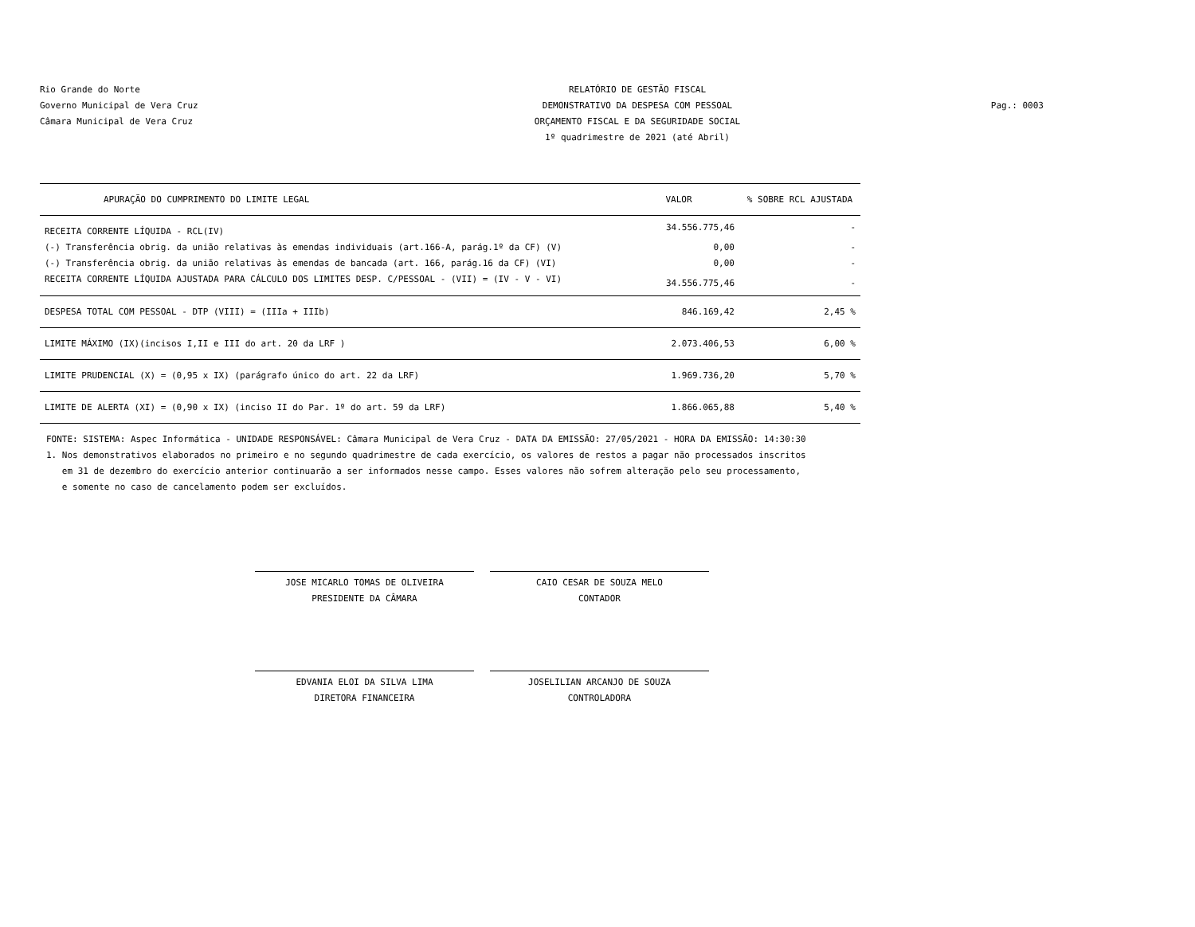Rio Grande do Norte
Governo Municipal de Vera Cruz
Câmara Municipal de Vera Cruz
RELATÓRIO DE GESTÃO FISCAL
DEMONSTRATIVO DA DESPESA COM PESSOAL
ORÇAMENTO FISCAL E DA SEGURIDADE SOCIAL
1º quadrimestre de 2021 (até Abril)
Pag.: 0003
| APURAÇÃO DO CUMPRIMENTO DO LIMITE LEGAL | VALOR | % SOBRE RCL AJUSTADA |
| --- | --- | --- |
| RECEITA CORRENTE LÍQUIDA - RCL(IV) | 34.556.775,46 | - |
| (-) Transferência obrig. da união relativas às emendas individuais (art.166-A, parág.1º da CF) (V) | 0,00 | - |
| (-) Transferência obrig. da união relativas às emendas de bancada (art. 166, parág.16 da CF) (VI) | 0,00 | - |
| RECEITA CORRENTE LÍQUIDA AJUSTADA PARA CÁLCULO DOS LIMITES DESP. C/PESSOAL - (VII) = (IV - V - VI) | 34.556.775,46 | - |
| DESPESA TOTAL COM PESSOAL - DTP (VIII) = (IIIa + IIIb) | 846.169,42 | 2,45 % |
| LIMITE MÁXIMO (IX)(incisos I,II e III do art. 20 da LRF ) | 2.073.406,53 | 6,00 % |
| LIMITE PRUDENCIAL (X) = (0,95 x IX) (parágrafo único do art. 22 da LRF) | 1.969.736,20 | 5,70 % |
| LIMITE DE ALERTA (XI) = (0,90 x IX) (inciso II do Par. 1º do art. 59 da LRF) | 1.866.065,88 | 5,40 % |
FONTE: SISTEMA: Aspec Informática - UNIDADE RESPONSÁVEL: Câmara Municipal de Vera Cruz - DATA DA EMISSÃO: 27/05/2021 - HORA DA EMISSÃO: 14:30:30
1. Nos demonstrativos elaborados no primeiro e no segundo quadrimestre de cada exercício, os valores de restos a pagar não processados inscritos
em 31 de dezembro do exercício anterior continuarão a ser informados nesse campo. Esses valores não sofrem alteração pelo seu processamento,
e somente no caso de cancelamento podem ser excluídos.
JOSE MICARLO TOMAS DE OLIVEIRA
PRESIDENTE DA CÂMARA
CAIO CESAR DE SOUZA MELO
CONTADOR
EDVANIA ELOI DA SILVA LIMA
DIRETORA FINANCEIRA
JOSELILIAN ARCANJO DE SOUZA
CONTROLADORA